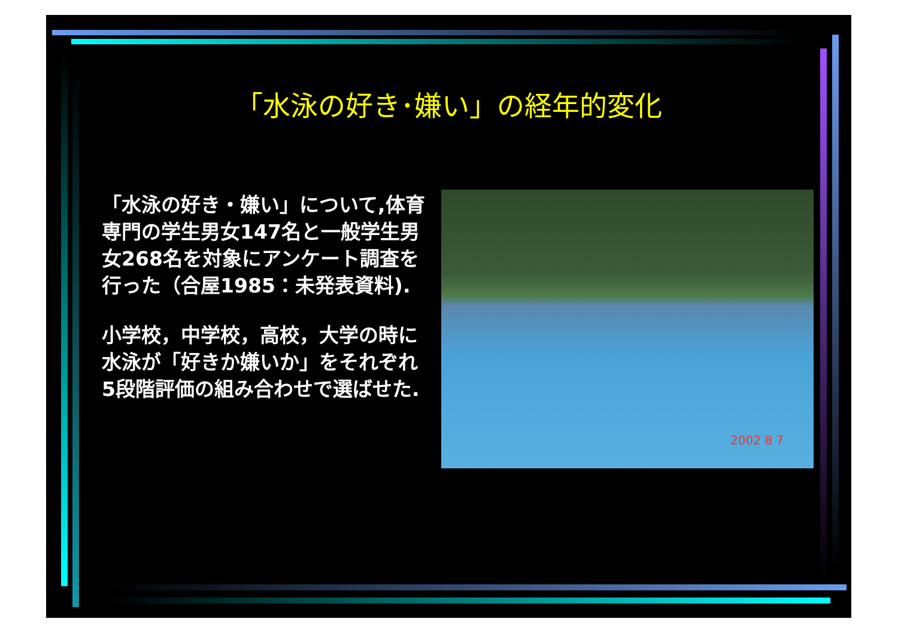「水泳の好き･嫌い」の経年的変化
「水泳の好き・嫌い」について,体育専門の学生男女147名と一般学生男女268名を対象にアンケート調査を行った（合屋1985：未発表資料).
小学校，中学校，高校，大学の時に水泳が「好きか嫌いか」をそれぞれ5段階評価の組み合わせで選ばせた.
2002 8 7